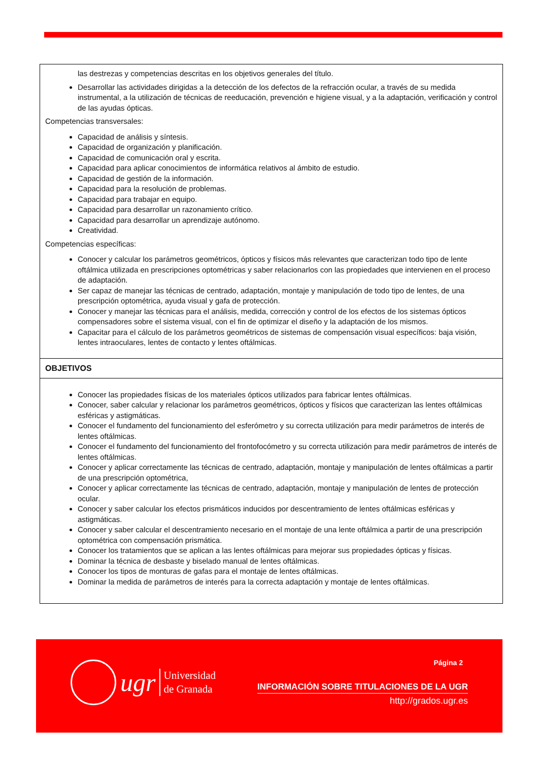las destrezas y competencias descritas en los objetivos generales del título.
Desarrollar las actividades dirigidas a la detección de los defectos de la refracción ocular, a través de su medida instrumental, a la utilización de técnicas de reeducación, prevención e higiene visual, y a la adaptación, verificación y control de las ayudas ópticas.
Competencias transversales:
Capacidad de análisis y síntesis.
Capacidad de organización y planificación.
Capacidad de comunicación oral y escrita.
Capacidad para aplicar conocimientos de informática relativos al ámbito de estudio.
Capacidad de gestión de la información.
Capacidad para la resolución de problemas.
Capacidad para trabajar en equipo.
Capacidad para desarrollar un razonamiento crítico.
Capacidad para desarrollar un aprendizaje autónomo.
Creatividad.
Competencias específicas:
Conocer y calcular los parámetros geométricos, ópticos y físicos más relevantes que caracterizan todo tipo de lente oftálmica utilizada en prescripciones optométricas y saber relacionarlos con las propiedades que intervienen en el proceso de adaptación.
Ser capaz de manejar las técnicas de centrado, adaptación, montaje y manipulación de todo tipo de lentes, de una prescripción optométrica, ayuda visual y gafa de protección.
Conocer y manejar las técnicas para el análisis, medida, corrección y control de los efectos de los sistemas ópticos compensadores sobre el sistema visual, con el fin de optimizar el diseño y la adaptación de los mismos.
Capacitar para el cálculo de los parámetros geométricos de sistemas de compensación visual específicos: baja visión, lentes intraoculares, lentes de contacto y lentes oftálmicas.
OBJETIVOS
Conocer las propiedades físicas de los materiales ópticos utilizados para fabricar lentes oftálmicas.
Conocer, saber calcular y relacionar los parámetros geométricos, ópticos y físicos que caracterizan las lentes oftálmicas esféricas y astigmáticas.
Conocer el fundamento del funcionamiento del esferómetro y su correcta utilización para medir parámetros de interés de lentes oftálmicas.
Conocer el fundamento del funcionamiento del frontofocómetro y su correcta utilización para medir parámetros de interés de lentes oftálmicas.
Conocer y aplicar correctamente las técnicas de centrado, adaptación, montaje y manipulación de lentes oftálmicas a partir de una prescripción optométrica,
Conocer y aplicar correctamente las técnicas de centrado, adaptación, montaje y manipulación de lentes de protección ocular.
Conocer y saber calcular los efectos prismáticos inducidos por descentramiento de lentes oftálmicas esféricas y astigmáticas.
Conocer y saber calcular el descentramiento necesario en el montaje de una lente oftálmica a partir de una prescripción optométrica con compensación prismática.
Conocer los tratamientos que se aplican a las lentes oftálmicas para mejorar sus propiedades ópticas y físicas.
Dominar la técnica de desbaste y biselado manual de lentes oftálmicas.
Conocer los tipos de monturas de gafas para el montaje de lentes oftálmicas.
Dominar la medida de parámetros de interés para la correcta adaptación y montaje de lentes oftálmicas.
ugr
Universidad
de Granada
Página 2
INFORMACIÓN SOBRE TITULACIONES DE LA UGR
http://grados.ugr.es